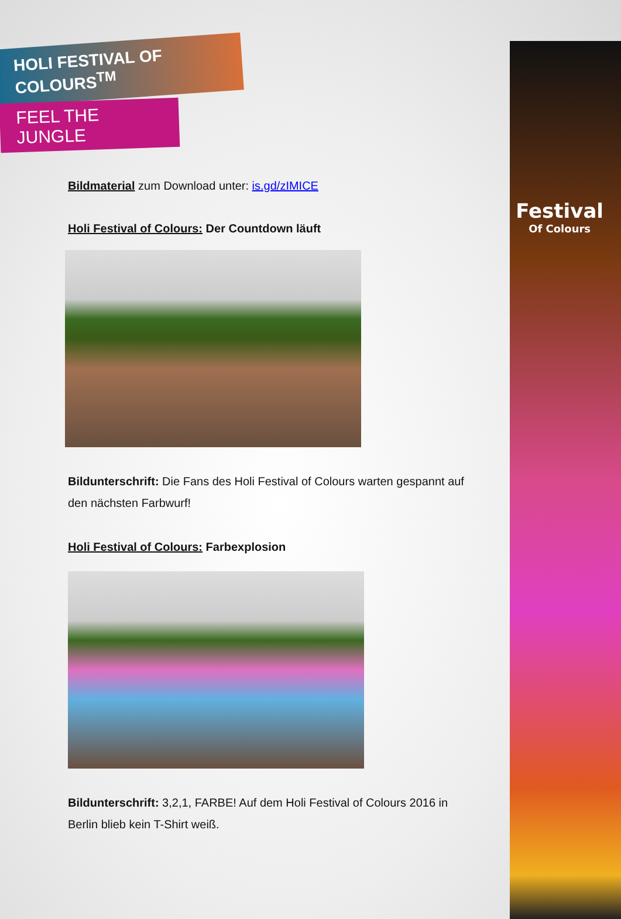Festival
Of Colours
HOLI FESTIVAL OF COLOURS<sup>TM</sup>
FEEL THE JUNGLE
Bildmaterial zum Download unter: is.gd/zIMICE
Holi Festival of Colours: Der Countdown läuft
Bildunterschrift: Die Fans des Holi Festival of Colours warten gespannt auf den nächsten Farbwurf!
Holi Festival of Colours: Farbexplosion
Bildunterschrift: 3,2,1, FARBE! Auf dem Holi Festival of Colours 2016 in Berlin blieb kein T-Shirt weiß.